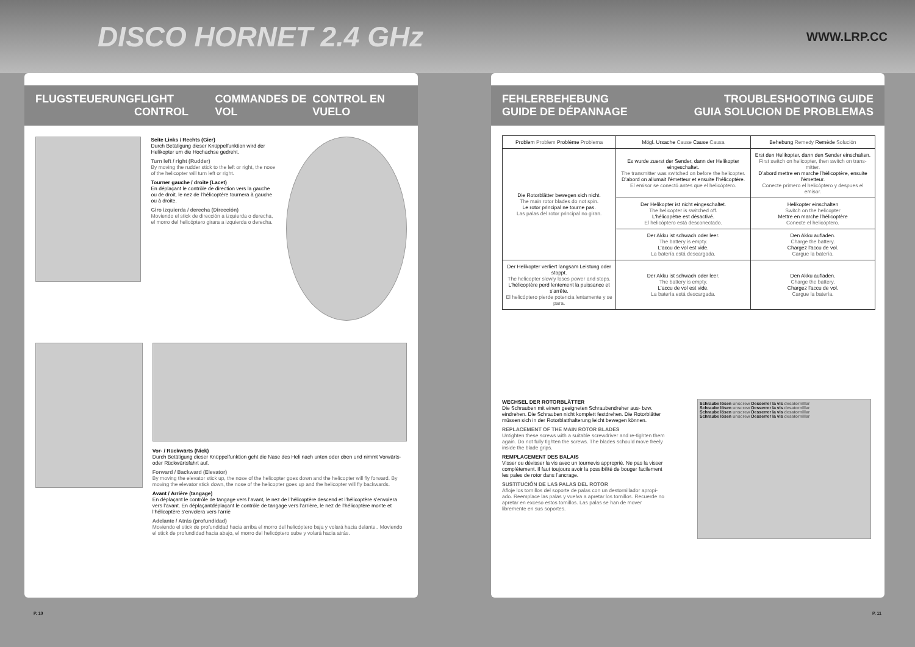DISCO HORNET 2.4 GHz
WWW.LRP.CC
FLUGSTEUERUNG FLIGHT CONTROL COMMANDES DE VOL CONTROL EN VUELO
Seite Links / Rechts (Gier)
Durch Betätigung dieser Knüppelfunktion wird der Helikopter um die Hochachse gedreht.
Turn left / right (Rudder)
By moving the rudder stick to the left or right, the nose of the helicopter will turn left or right.
Tourner gauche / droite (Lacet)
En déplaçant le contrôle de direction vers la gauche ou de droit, le nez de l’hélicoptère tournera à gauche ou à droite.
Giro izquierda / derecha (Dirección)
Moviendo el stick de dirección a izquierda o derecha, el morro del helicóptero girara a izquierda o derecha.
Vor- / Rückwärts (Nick)
Durch Betätigung dieser Knüppelfunktion geht die Nase des Heli nach unten oder oben und nimmt Vorwärts- oder Rückwärtsfahrt auf.
Forward / Backward (Elevator)
By moving the elevator stick up, the nose of the helicopter goes down and the helicopter will fly forward. By moving the elevator stick down, the nose of the helicopter goes up and the helicopter will fly backwards.
Avant / Arrière (tangage)
En déplaçant le contrôle de tangage vers l’avant, le nez de l’hélicoptère descend et l’hélicoptère s’envolera vers l’avant. En déplaçantdéplaçant le contrôle de tangage vers l’arrière, le nez de l’hélicoptère monte et l’hélicoptère s’envolera vers l’arriè
Adelante / Atrás (profundidad)
Moviendo el stick de profundidad hacia arriba el morro del helicóptero baja y volará hacia delante.. Moviendo el stick de profundidad hacia abajo, el morro del helicóptero sube y volará hacia atrás.
FEHLERBEHEBUNG
GUIDE DE DÉPANNAGE TROUBLESHOOTING GUIDE
GUIA SOLUCION DE PROBLEMAS
| Problem Problem Problème Problema | Mögl. Ursache Cause Cause Causa | Behebung Remedy Remède Solución |
| --- | --- | --- |
| Die Rotorblätter bewegen sich nicht. The main rotor blades do not spin. Le rotor principal ne tourne pas. Las palas del rotor principal no giran. | Es wurde zuerst der Sender, dann der Helikopter eingeschaltet. The transmitter was switched on before the helicopter. D’abord on allumait l’émetteur et ensuite l’hélicoptère. El emisor se conectó antes que el helicóptero. | Erst den Helikopter, dann den Sender einschalten. First switch on helicopter, then switch on trans-mitter. D’abord mettre en marche l’hélicoptère, ensuite l’émetteur. Conecte primero el helicóptero y despues el emisor. |
| | Der Helikopter ist nicht eingeschaltet. The helicopter is switched off. L'hélicopètre est désactivé. El helicóptero está desconectado. | Helikopter einschalten Switch on the helicopter Mettre en marche l’hélicoptère Conecte el helicóptero. |
| | Der Akku ist schwach oder leer. The battery is empty. L'accu de vol est vide. La batería está descargada. | Den Akku aufladen. Charge the battery. Chargez l'accu de vol. Cargue la batería. |
| Der Helikopter verliert langsam Leistung oder stoppt. The helicopter slowly loses power and stops. L'hélicoptère perd lentement la puissance et s'arrête. El helicóptero pierde potencia lentamente y se para. | Der Akku ist schwach oder leer. The battery is empty. L'accu de vol est vide. La batería está descargada. | Den Akku aufladen. Charge the battery. Chargez l'accu de vol. Cargue la batería. |
WECHSEL DER ROTORBLÄTTER
Die Schrauben mit einem geeigneten Schraubendreher aus- bzw. eindrehen. Die Schrauben nicht komplett festdrehen. Die Rotorblätter müssen sich in der Rotorblatthalterung leicht bewegen können.
REPLACEMENT OF THE MAIN ROTOR BLADES
Untighten these screws with a suitable screwdriver and re-tighten them again. Do not fully tighten the screws. The blades schould move freely inside the blade grips.
REMPLACEMENT DES BALAIS
Visser ou dévisser la vis avec un tournevis approprié. Ne pas la visser complètement. Il faut toujours avoir la possibilité de bouger facilement les pales de rotor dans l’ancrage.
SUSTITUCIÓN DE LAS PALAS DEL ROTOR
Afloje los tornillos del soporte de palas con un destornillador apropi-ado. Reemplace las palas y vuelva a apretar los tornillos. Recuerde no apretar en exceso estos tornillos. Las palas se han de mover libremente en sus soportes.
Schraube lösen unscrew Desserrer la vis desatornillar
Schraube lösen unscrew Desserrer la vis desatornillar
Schraube lösen unscrew Desserrer la vis desatornillar
Schraube lösen unscrew Desserrer la vis desatornillar
P. 10 P. 11